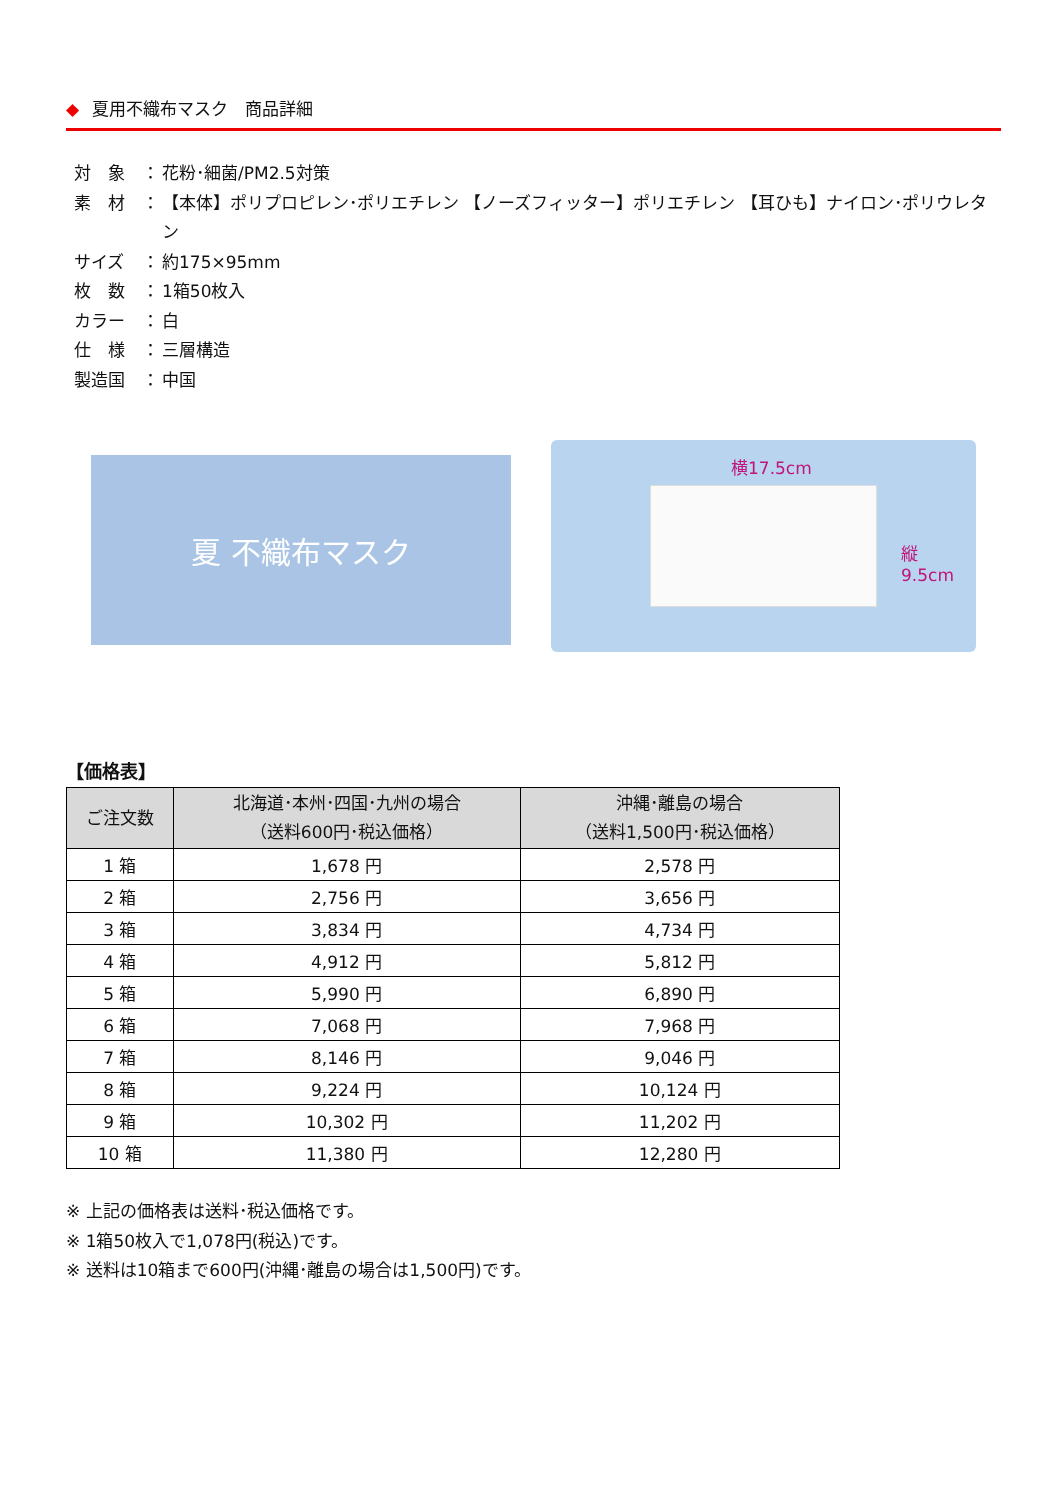◆ 夏用不織布マスク　商品詳細
対　象 ： 花粉･細菌/PM2.5対策
素　材 ： 【本体】ポリプロピレン･ポリエチレン 【ノーズフィッター】ポリエチレン 【耳ひも】ナイロン･ポリウレタン
サイズ ： 約175×95mm
枚　数 ： 1箱50枚入
カラー ： 白
仕　様 ： 三層構造
製造国 ： 中国
夏 不織布マスク
横17.5cm
縦
9.5cm
【価格表】
| ご注文数 | 北海道･本州･四国･九州の場合 （送料600円･税込価格） | 沖縄･離島の場合 （送料1,500円･税込価格） |
| --- | --- | --- |
| 1 箱 | 1,678 円 | 2,578 円 |
| 2 箱 | 2,756 円 | 3,656 円 |
| 3 箱 | 3,834 円 | 4,734 円 |
| 4 箱 | 4,912 円 | 5,812 円 |
| 5 箱 | 5,990 円 | 6,890 円 |
| 6 箱 | 7,068 円 | 7,968 円 |
| 7 箱 | 8,146 円 | 9,046 円 |
| 8 箱 | 9,224 円 | 10,124 円 |
| 9 箱 | 10,302 円 | 11,202 円 |
| 10 箱 | 11,380 円 | 12,280 円 |
※ 上記の価格表は送料･税込価格です。
※ 1箱50枚入で1,078円(税込)です。
※ 送料は10箱まで600円(沖縄･離島の場合は1,500円)です。